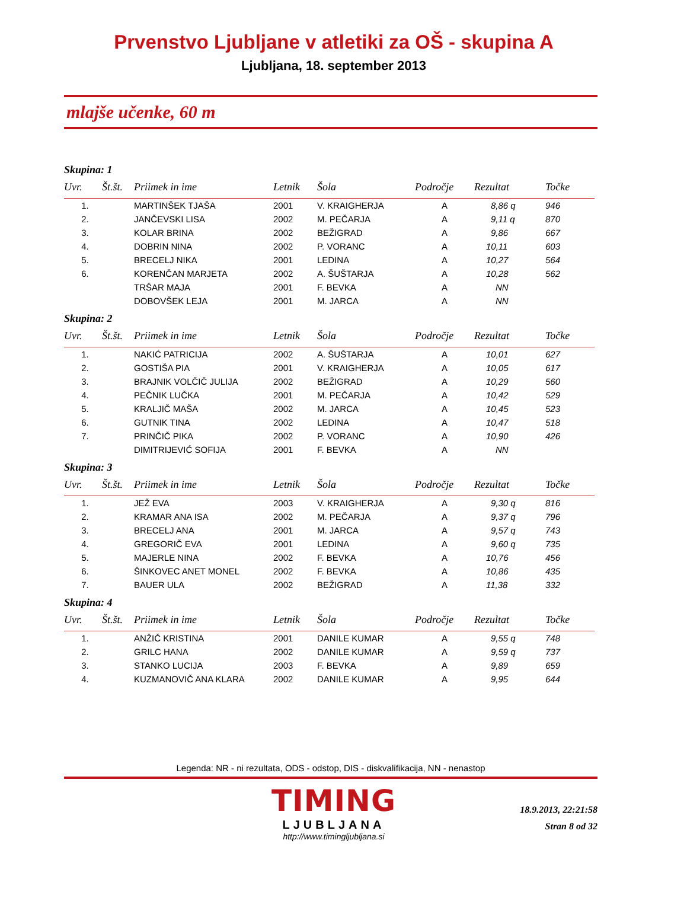Prvenstvo Ljubljane v atletiki za OŠ - skupina A
Ljubljana, 18. september 2013
mlajše učenke, 60 m
Skupina: 1
| Uvr. | Št.št. | Priimek in ime | Letnik | Šola | Področje | Rezultat | Točke |
| --- | --- | --- | --- | --- | --- | --- | --- |
| 1. | | MARTINŠEK TJAŠA | 2001 | V. KRAIGHERJA | A | 8,86 q | 946 |
| 2. | | JANČEVSKI LISA | 2002 | M. PEČARJA | A | 9,11 q | 870 |
| 3. | | KOLAR BRINA | 2002 | BEŽIGRAD | A | 9,86 | 667 |
| 4. | | DOBRIN NINA | 2002 | P. VORANC | A | 10,11 | 603 |
| 5. | | BRECELJ NIKA | 2001 | LEDINA | A | 10,27 | 564 |
| 6. | | KORENČAN MARJETA | 2002 | A. ŠUŠTARJA | A | 10,28 | 562 |
| | | TRŠAR MAJA | 2001 | F. BEVKA | A | NN | |
| | | DOBOVŠEK LEJA | 2001 | M. JARCA | A | NN | |
Skupina: 2
| Uvr. | Št.št. | Priimek in ime | Letnik | Šola | Področje | Rezultat | Točke |
| --- | --- | --- | --- | --- | --- | --- | --- |
| 1. | | NAKIĆ PATRICIJA | 2002 | A. ŠUŠTARJA | A | 10,01 | 627 |
| 2. | | GOSTIŠA PIA | 2001 | V. KRAIGHERJA | A | 10,05 | 617 |
| 3. | | BRAJNIK VOLČIČ JULIJA | 2002 | BEŽIGRAD | A | 10,29 | 560 |
| 4. | | PEČNIK LUČKA | 2001 | M. PEČARJA | A | 10,42 | 529 |
| 5. | | KRALJIČ MAŠA | 2002 | M. JARCA | A | 10,45 | 523 |
| 6. | | GUTNIK TINA | 2002 | LEDINA | A | 10,47 | 518 |
| 7. | | PRINČIČ PIKA | 2002 | P. VORANC | A | 10,90 | 426 |
| | | DIMITRIJEVIĆ SOFIJA | 2001 | F. BEVKA | A | NN | |
Skupina: 3
| Uvr. | Št.št. | Priimek in ime | Letnik | Šola | Področje | Rezultat | Točke |
| --- | --- | --- | --- | --- | --- | --- | --- |
| 1. | | JEŽ EVA | 2003 | V. KRAIGHERJA | A | 9,30 q | 816 |
| 2. | | KRAMAR ANA ISA | 2002 | M. PEČARJA | A | 9,37 q | 796 |
| 3. | | BRECELJ ANA | 2001 | M. JARCA | A | 9,57 q | 743 |
| 4. | | GREGORIČ EVA | 2001 | LEDINA | A | 9,60 q | 735 |
| 5. | | MAJERLE NINA | 2002 | F. BEVKA | A | 10,76 | 456 |
| 6. | | ŠINKOVEC ANET MONEL | 2002 | F. BEVKA | A | 10,86 | 435 |
| 7. | | BAUER ULA | 2002 | BEŽIGRAD | A | 11,38 | 332 |
Skupina: 4
| Uvr. | Št.št. | Priimek in ime | Letnik | Šola | Področje | Rezultat | Točke |
| --- | --- | --- | --- | --- | --- | --- | --- |
| 1. | | ANŽIČ KRISTINA | 2001 | DANILE KUMAR | A | 9,55 q | 748 |
| 2. | | GRILC HANA | 2002 | DANILE KUMAR | A | 9,59 q | 737 |
| 3. | | STANKO LUCIJA | 2003 | F. BEVKA | A | 9,89 | 659 |
| 4. | | KUZMANOVIČ ANA KLARA | 2002 | DANILE KUMAR | A | 9,95 | 644 |
Legenda: NR - ni rezultata, ODS - odstop, DIS - diskvalifikacija, NN - nenastop
TIMING
LJUBLJANA
http://www.timingljubljana.si
18.9.2013, 22:21:58
Stran 8 od 32